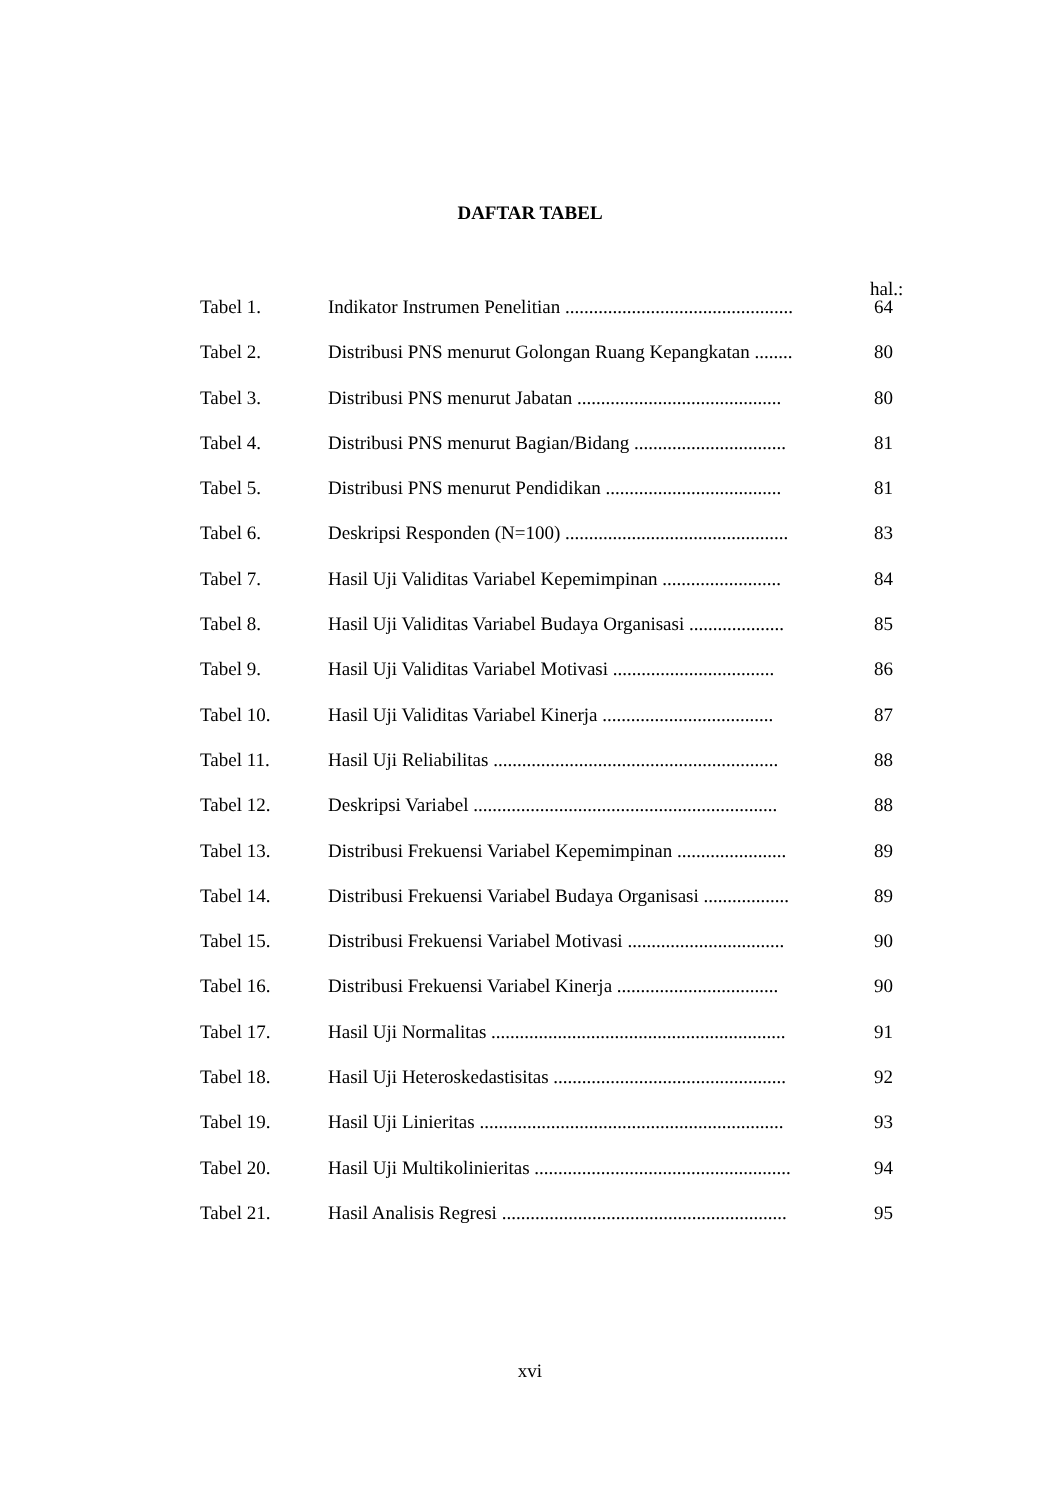DAFTAR TABEL
hal.:
| Tabel 1. | Indikator Instrumen Penelitian ................................................ | 64 |
| Tabel 2. | Distribusi PNS menurut Golongan Ruang Kepangkatan ........ | 80 |
| Tabel 3. | Distribusi PNS menurut Jabatan ........................................... | 80 |
| Tabel 4. | Distribusi PNS menurut Bagian/Bidang ................................ | 81 |
| Tabel 5. | Distribusi PNS menurut Pendidikan ..................................... | 81 |
| Tabel 6. | Deskripsi Responden (N=100) ............................................... | 83 |
| Tabel 7. | Hasil Uji Validitas Variabel Kepemimpinan ......................... | 84 |
| Tabel 8. | Hasil Uji Validitas Variabel Budaya Organisasi .................... | 85 |
| Tabel 9. | Hasil Uji Validitas Variabel Motivasi .................................. | 86 |
| Tabel 10. | Hasil Uji Validitas Variabel Kinerja .................................... | 87 |
| Tabel 11. | Hasil Uji Reliabilitas ............................................................ | 88 |
| Tabel 12. | Deskripsi Variabel ................................................................ | 88 |
| Tabel 13. | Distribusi Frekuensi Variabel Kepemimpinan ....................... | 89 |
| Tabel 14. | Distribusi Frekuensi Variabel Budaya Organisasi .................. | 89 |
| Tabel 15. | Distribusi Frekuensi Variabel Motivasi ................................. | 90 |
| Tabel 16. | Distribusi Frekuensi Variabel Kinerja .................................. | 90 |
| Tabel 17. | Hasil Uji Normalitas .............................................................. | 91 |
| Tabel 18. | Hasil Uji Heteroskedastisitas ................................................. | 92 |
| Tabel 19. | Hasil Uji Linieritas ................................................................ | 93 |
| Tabel 20. | Hasil Uji Multikolinieritas ...................................................... | 94 |
| Tabel 21. | Hasil Analisis Regresi ............................................................ | 95 |
xvi